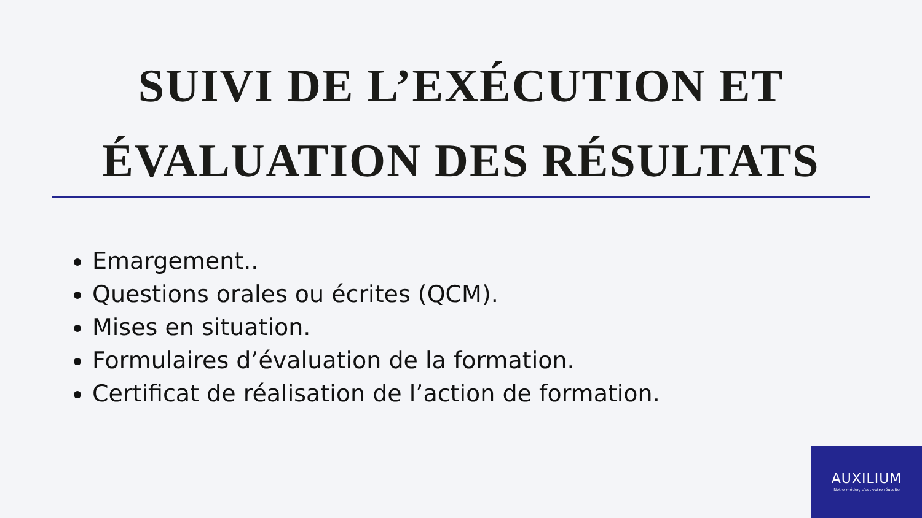SUIVI DE L’EXÉCUTION ET
ÉVALUATION DES RÉSULTATS
Emargement..
Questions orales ou écrites (QCM).
Mises en situation.
Formulaires d’évaluation de la formation.
Certificat de réalisation de l’action de formation.
AUXILIUM
Notre métier, c'est votre réussite